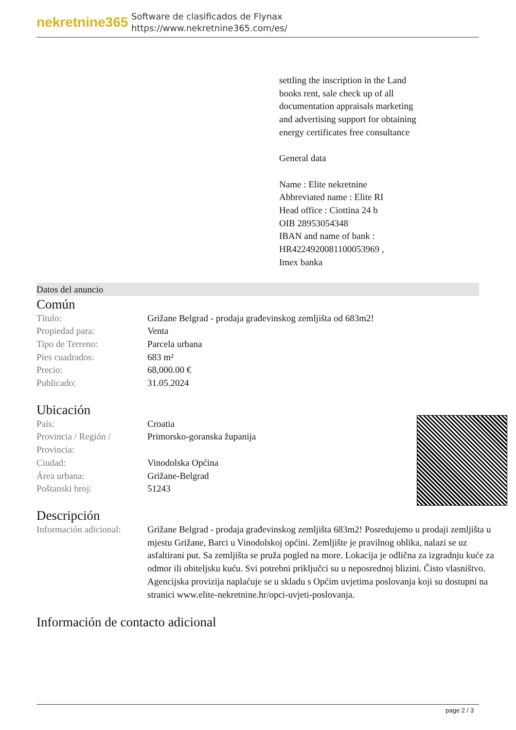nekretnine365
Software de clasificados de Flynax
https://www.nekretnine365.com/es/
settling the inscription in the Land books rent, sale check up of all documentation appraisals marketing and advertising support for obtaining energy certificates free consultance
General data
Name : Elite nekretnine
Abbreviated name : Elite RI
Head office : Ciottina 24 b
OIB 28953054348
IBAN and name of bank : HR4224920081100053969 ,
Imex banka
Datos del anuncio
Común
| Título: | Grižane Belgrad - prodaja građevinskog zemljišta od 683m2! |
| Propiedad para: | Venta |
| Tipo de Terreno: | Parcela urbana |
| Pies cuadrados: | 683 m² |
| Precio: | 68,000.00 € |
| Publicado: | 31.05.2024 |
Ubicación
| País: | Croatia |
| Provincia / Región / Provincia: | Primorsko-goranska županija |
| Ciudad: | Vinodolska Općina |
| Área urbana: | Grižane-Belgrad |
| Poštanski broj: | 51243 |
Descripción
| Información adicional: | Grižane Belgrad - prodaja građevinskog zemljišta 683m2! Posredujemo u prodaji zemljišta u mjestu Grižane, Barci u Vinodolskoj općini. Zemljište je pravilnog oblika, nalazi se uz asfaltirani put. Sa zemljišta se pruža pogled na more. Lokacija je odlična za izgradnju kuće za odmor ili obiteljsku kuću. Svi potrebni priključci su u neposrednoj blizini. Čisto vlasništvo. Agencijska provizija naplaćuje se u skladu s Općim uvjetima poslovanja koji su dostupni na stranici www.elite-nekretnine.hr/opci-uvjeti-poslovanja. |
Información de contacto adicional
page 2 / 3